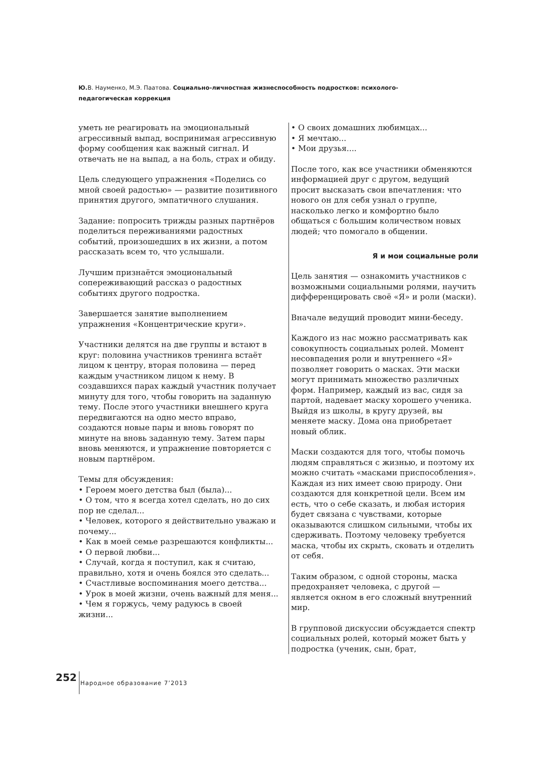Ю. В. Науменко, М.Э. Паатова. Социально-личностная жизнеспособность подростков: психолого-педагогическая коррекция
уметь не реагировать на эмоциональный агрессивный выпад, воспринимая агрессивную форму сообщения как важный сигнал. И отвечать не на выпад, а на боль, страх и обиду.
Цель следующего упражнения «Поделись со мной своей радостью» — развитие позитивного принятия другого, эмпатичного слушания.
Задание: попросить трижды разных партнёров поделиться переживаниями радостных событий, произошедших в их жизни, а потом рассказать всем то, что услышали.
Лучшим признаётся эмоциональный сопереживающий рассказ о радостных событиях другого подростка.
Завершается занятие выполнением упражнения «Концентрические круги».
Участники делятся на две группы и встают в круг: половина участников тренинга встаёт лицом к центру, вторая половина — перед каждым участником лицом к нему. В создавшихся парах каждый участник получает минуту для того, чтобы говорить на заданную тему. После этого участники внешнего круга передвигаются на одно место вправо, создаются новые пары и вновь говорят по минуте на вновь заданную тему. Затем пары вновь меняются, и упражнение повторяется с новым партнёром.
Темы для обсуждения:
• Героем моего детства был (была)...
• О том, что я всегда хотел сделать, но до сих пор не сделал...
• Человек, которого я действительно уважаю и почему...
• Как в моей семье разрешаются конфликты...
• О первой любви...
• Случай, когда я поступил, как я считаю, правильно, хотя и очень боялся это сделать...
• Счастливые воспоминания моего детства...
• Урок в моей жизни, очень важный для меня...
• Чем я горжусь, чему радуюсь в своей жизни...
• О своих домашних любимцах...
• Я мечтаю...
• Мои друзья....
После того, как все участники обменяются информацией друг с другом, ведущий просит высказать свои впечатления: что нового он для себя узнал о группе, насколько легко и комфортно было общаться с большим количеством новых людей; что помогало в общении.
Я и мои социальные роли
Цель занятия — ознакомить участников с возможными социальными ролями, научить дифференцировать своё «Я» и роли (маски).
Вначале ведущий проводит мини-беседу.
Каждого из нас можно рассматривать как совокупность социальных ролей. Момент несовпадения роли и внутреннего «Я» позволяет говорить о масках. Эти маски могут принимать множество различных форм. Например, каждый из вас, сидя за партой, надевает маску хорошего ученика. Выйдя из школы, в кругу друзей, вы меняете маску. Дома она приобретает новый облик.
Маски создаются для того, чтобы помочь людям справляться с жизнью, и поэтому их можно считать «масками приспособления». Каждая из них имеет свою природу. Они создаются для конкретной цели. Всем им есть, что о себе сказать, и любая история будет связана с чувствами, которые оказываются слишком сильными, чтобы их сдерживать. Поэтому человеку требуется маска, чтобы их скрыть, сковать и отделить от себя.
Таким образом, с одной стороны, маска предохраняет человека, с другой — является окном в его сложный внутренний мир.
В групповой дискуссии обсуждается спектр социальных ролей, который может быть у подростка (ученик, сын, брат,
252 Народное образование 7’2013